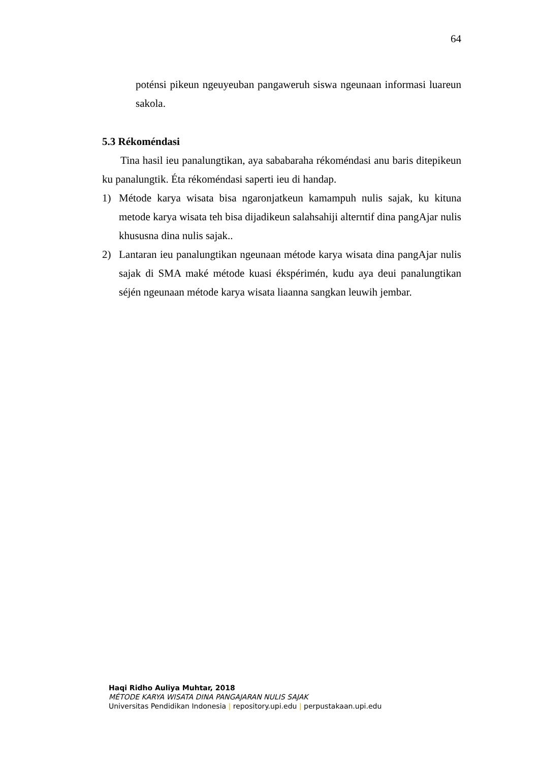64
poténsi pikeun ngeuyeuban pangaweruh siswa ngeunaan informasi luareun sakola.
5.3 Rékoméndasi
Tina hasil ieu panalungtikan, aya sababaraha rékoméndasi anu baris ditepikeun ku panalungtik. Éta rékoméndasi saperti ieu di handap.
1) Métode karya wisata bisa ngaronjatkeun kamampuh nulis sajak, ku kituna metode karya wisata teh bisa dijadikeun salahsahiji alterntif dina pangAjar nulis khususna dina nulis sajak..
2) Lantaran ieu panalungtikan ngeunaan métode karya wisata dina pangAjar nulis sajak di SMA maké métode kuasi ékspérimén, kudu aya deui panalungtikan séjén ngeunaan métode karya wisata liaanna sangkan leuwih jembar.
Haqi Ridho Auliya Muhtar, 2018
MÉTODE KARYA WISATA DINA PANGAJARAN NULIS SAJAK
Universitas Pendidikan Indonesia | repository.upi.edu | perpustakaan.upi.edu